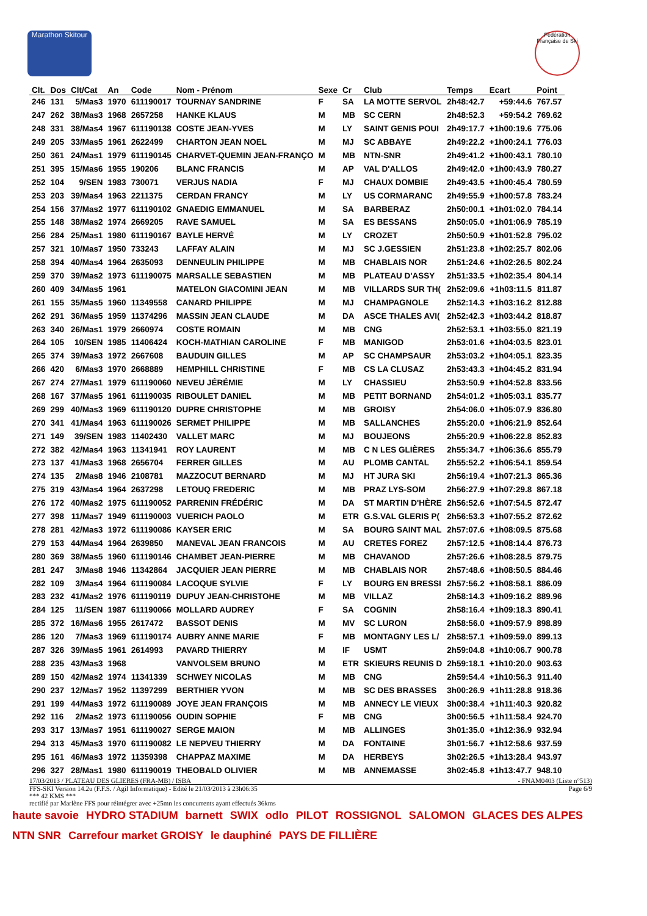Marathon Skitour
Fédération Française de Ski
| Clt. | Dos | Clt/Cat | An | Code | Nom - Prénom | Sexe | Cr | Club | Temps | Ecart | Point |
| --- | --- | --- | --- | --- | --- | --- | --- | --- | --- | --- | --- |
| 246 | 131 | 5/Mas3 | 1970 | 611190017 | TOURNAY SANDRINE | F | SA | LA MOTTE SERVOL | 2h48:42.7 | +59:44.6 | 767.57 |
| 247 | 262 | 38/Mas3 | 1968 | 2657258 | HANKE KLAUS | M | MB | SC CERN | 2h48:52.3 | +59:54.2 | 769.62 |
| 248 | 331 | 38/Mas4 | 1967 | 611190138 | COSTE JEAN-YVES | M | LY | SAINT GENIS POUI | 2h49:17.7 | +1h00:19.6 | 775.06 |
| 249 | 205 | 33/Mas5 | 1961 | 2622499 | CHARTON JEAN NOEL | M | MJ | SC ABBAYE | 2h49:22.2 | +1h00:24.1 | 776.03 |
| 250 | 361 | 24/Mas1 | 1979 | 611190145 | CHARVET-QUEMIN JEAN-FRANÇO | M | MB | NTN-SNR | 2h49:41.2 | +1h00:43.1 | 780.10 |
| 251 | 395 | 15/Mas6 | 1955 | 190206 | BLANC FRANCIS | M | AP | VAL D'ALLOS | 2h49:42.0 | +1h00:43.9 | 780.27 |
| 252 | 104 | 9/SEN | 1983 | 730071 | VERJUS NADIA | F | MJ | CHAUX DOMBIE | 2h49:43.5 | +1h00:45.4 | 780.59 |
| 253 | 203 | 39/Mas4 | 1963 | 2211375 | CERDAN FRANCY | M | LY | US CORMARANC | 2h49:55.9 | +1h00:57.8 | 783.24 |
| 254 | 156 | 37/Mas2 | 1977 | 611190102 | GNAEDIG EMMANUEL | M | SA | BARBERAZ | 2h50:00.1 | +1h01:02.0 | 784.14 |
| 255 | 148 | 38/Mas2 | 1974 | 2669205 | RAVE SAMUEL | M | SA | ES BESSANS | 2h50:05.0 | +1h01:06.9 | 785.19 |
| 256 | 284 | 25/Mas1 | 1980 | 611190167 | BAYLE HERVÉ | M | LY | CROZET | 2h50:50.9 | +1h01:52.8 | 795.02 |
| 257 | 321 | 10/Mas7 | 1950 | 733243 | LAFFAY ALAIN | M | MJ | SC J.GESSIEN | 2h51:23.8 | +1h02:25.7 | 802.06 |
| 258 | 394 | 40/Mas4 | 1964 | 2635093 | DENNEULIN PHILIPPE | M | MB | CHABLAIS NOR | 2h51:24.6 | +1h02:26.5 | 802.24 |
| 259 | 370 | 39/Mas2 | 1973 | 611190075 | MARSALLE SEBASTIEN | M | MB | PLATEAU D'ASSY | 2h51:33.5 | +1h02:35.4 | 804.14 |
| 260 | 409 | 34/Mas5 | 1961 | | MATELON GIACOMINI JEAN | M | MB | VILLARDS SUR TH( | 2h52:09.6 | +1h03:11.5 | 811.87 |
| 261 | 155 | 35/Mas5 | 1960 | 11349558 | CANARD PHILIPPE | M | MJ | CHAMPAGNOLE | 2h52:14.3 | +1h03:16.2 | 812.88 |
| 262 | 291 | 36/Mas5 | 1959 | 11374296 | MASSIN JEAN CLAUDE | M | DA | ASCE THALES AVI( | 2h52:42.3 | +1h03:44.2 | 818.87 |
| 263 | 340 | 26/Mas1 | 1979 | 2660974 | COSTE ROMAIN | M | MB | CNG | 2h52:53.1 | +1h03:55.0 | 821.19 |
| 264 | 105 | 10/SEN | 1985 | 11406424 | KOCH-MATHIAN CAROLINE | F | MB | MANIGOD | 2h53:01.6 | +1h04:03.5 | 823.01 |
| 265 | 374 | 39/Mas3 | 1972 | 2667608 | BAUDUIN GILLES | M | AP | SC CHAMPSAUR | 2h53:03.2 | +1h04:05.1 | 823.35 |
| 266 | 420 | 6/Mas3 | 1970 | 2668889 | HEMPHILL CHRISTINE | F | MB | CS LA CLUSAZ | 2h53:43.3 | +1h04:45.2 | 831.94 |
| 267 | 274 | 27/Mas1 | 1979 | 611190060 | NEVEU JÉRÉMIE | M | LY | CHASSIEU | 2h53:50.9 | +1h04:52.8 | 833.56 |
| 268 | 167 | 37/Mas5 | 1961 | 611190035 | RIBOULET DANIEL | M | MB | PETIT BORNAND | 2h54:01.2 | +1h05:03.1 | 835.77 |
| 269 | 299 | 40/Mas3 | 1969 | 611190120 | DUPRE CHRISTOPHE | M | MB | GROISY | 2h54:06.0 | +1h05:07.9 | 836.80 |
| 270 | 341 | 41/Mas4 | 1963 | 611190026 | SERMET PHILIPPE | M | MB | SALLANCHES | 2h55:20.0 | +1h06:21.9 | 852.64 |
| 271 | 149 | 39/SEN | 1983 | 11402430 | VALLET MARC | M | MJ | BOUJEONS | 2h55:20.9 | +1h06:22.8 | 852.83 |
| 272 | 382 | 42/Mas4 | 1963 | 11341941 | ROY LAURENT | M | MB | C N LES GLIÈRES | 2h55:34.7 | +1h06:36.6 | 855.79 |
| 273 | 137 | 41/Mas3 | 1968 | 2656704 | FERRER GILLES | M | AU | PLOMB CANTAL | 2h55:52.2 | +1h06:54.1 | 859.54 |
| 274 | 135 | 2/Mas8 | 1946 | 2108781 | MAZZOCUT BERNARD | M | MJ | HT JURA SKI | 2h56:19.4 | +1h07:21.3 | 865.36 |
| 275 | 319 | 43/Mas4 | 1964 | 2637298 | LETOUQ FREDERIC | M | MB | PRAZ LYS-SOM | 2h56:27.9 | +1h07:29.8 | 867.18 |
| 276 | 172 | 40/Mas2 | 1975 | 611190052 | PARRENIN FRÉDÉRIC | M | DA | ST MARTIN D'HÈRE | 2h56:52.6 | +1h07:54.5 | 872.47 |
| 277 | 398 | 11/Mas7 | 1949 | 611190003 | VUERICH PAOLO | M | ETR | G.S.VAL GLERIS P( | 2h56:53.3 | +1h07:55.2 | 872.62 |
| 278 | 281 | 42/Mas3 | 1972 | 611190086 | KAYSER ERIC | M | SA | BOURG SAINT MAL | 2h57:07.6 | +1h08:09.5 | 875.68 |
| 279 | 153 | 44/Mas4 | 1964 | 2639850 | MANEVAL JEAN FRANCOIS | M | AU | CRETES FOREZ | 2h57:12.5 | +1h08:14.4 | 876.73 |
| 280 | 369 | 38/Mas5 | 1960 | 611190146 | CHAMBET JEAN-PIERRE | M | MB | CHAVANOD | 2h57:26.6 | +1h08:28.5 | 879.75 |
| 281 | 247 | 3/Mas8 | 1946 | 11342864 | JACQUIER JEAN PIERRE | M | MB | CHABLAIS NOR | 2h57:48.6 | +1h08:50.5 | 884.46 |
| 282 | 109 | 3/Mas4 | 1964 | 611190084 | LACOQUE SYLVIE | F | LY | BOURG EN BRESSI | 2h57:56.2 | +1h08:58.1 | 886.09 |
| 283 | 232 | 41/Mas2 | 1976 | 611190119 | DUPUY JEAN-CHRISTOHE | M | MB | VILLAZ | 2h58:14.3 | +1h09:16.2 | 889.96 |
| 284 | 125 | 11/SEN | 1987 | 611190066 | MOLLARD AUDREY | F | SA | COGNIN | 2h58:16.4 | +1h09:18.3 | 890.41 |
| 285 | 372 | 16/Mas6 | 1955 | 2617472 | BASSOT DENIS | M | MV | SC LURON | 2h58:56.0 | +1h09:57.9 | 898.89 |
| 286 | 120 | 7/Mas3 | 1969 | 611190174 | AUBRY ANNE MARIE | F | MB | MONTAGNY LES L/ | 2h58:57.1 | +1h09:59.0 | 899.13 |
| 287 | 326 | 39/Mas5 | 1961 | 2614993 | PAVARD THIERRY | M | IF | USMT | 2h59:04.8 | +1h10:06.7 | 900.78 |
| 288 | 235 | 43/Mas3 | 1968 | | VANVOLSEM BRUNO | M | ETR | SKIEURS REUNIS D | 2h59:18.1 | +1h10:20.0 | 903.63 |
| 289 | 150 | 42/Mas2 | 1974 | 11341339 | SCHWEY NICOLAS | M | MB | CNG | 2h59:54.4 | +1h10:56.3 | 911.40 |
| 290 | 237 | 12/Mas7 | 1952 | 11397299 | BERTHIER YVON | M | MB | SC DES BRASSES | 3h00:26.9 | +1h11:28.8 | 918.36 |
| 291 | 199 | 44/Mas3 | 1972 | 611190089 | JOYE JEAN FRANÇOIS | M | MB | ANNECY LE VIEUX | 3h00:38.4 | +1h11:40.3 | 920.82 |
| 292 | 116 | 2/Mas2 | 1973 | 611190056 | OUDIN SOPHIE | F | MB | CNG | 3h00:56.5 | +1h11:58.4 | 924.70 |
| 293 | 317 | 13/Mas7 | 1951 | 611190027 | SERGE MAION | M | MB | ALLINGES | 3h01:35.0 | +1h12:36.9 | 932.94 |
| 294 | 313 | 45/Mas3 | 1970 | 611190082 | LE NEPVEU THIERRY | M | DA | FONTAINE | 3h01:56.7 | +1h12:58.6 | 937.59 |
| 295 | 161 | 46/Mas3 | 1972 | 11359398 | CHAPPAZ MAXIME | M | DA | HERBEYS | 3h02:26.5 | +1h13:28.4 | 943.97 |
| 296 | 327 | 28/Mas1 | 1980 | 611190019 | THEOBALD OLIVIER | M | MB | ANNEMASSE | 3h02:45.8 | +1h13:47.7 | 948.10 |
17/03/2013 / PLATEAU DES GLIERES (FRA-MB) / ISBA - FNAM0403 (Liste n°513)
FFS-SKI Version 14.2u (F.F.S. / Agil Informatique) - Edité le 21/03/2013 à 23h06:35 Page 6/9
*** 42 KMS ***
rectifié par Marlène FFS pour réintégrer avec +25mn les concurrents ayant effectués 36kms
haute savoie HYDRO STADIUM barnett SWIX odlo PILOT ROSSIGNOL SALOMON GLACES DES ALPES NTN SNR Carrefour market GROISY le dauphiné PAYS DE FILLIÈRE